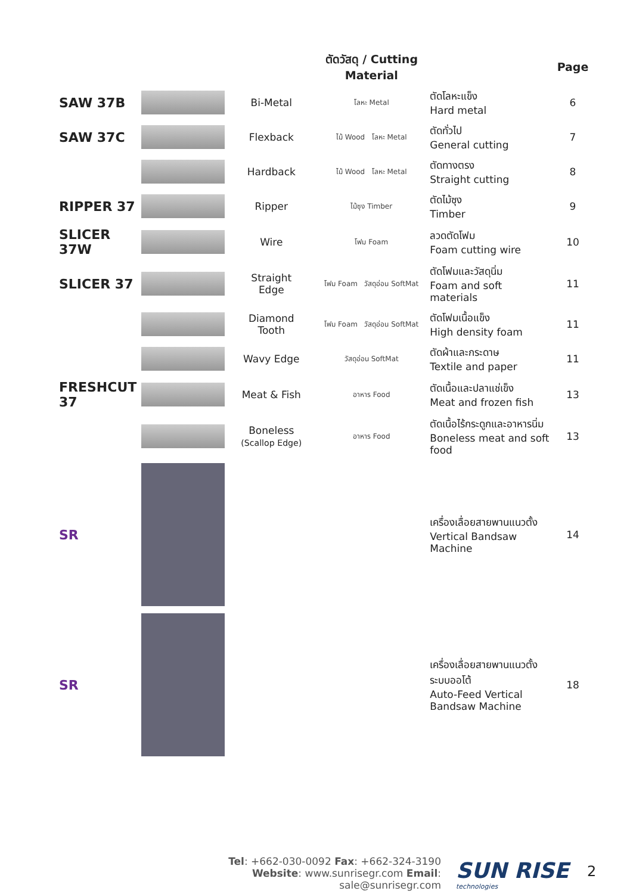| | | | ตัดวัสดุ / Cutting Material | | Page |
| --- | --- | --- | --- | --- | --- |
| SAW 37B | | Bi-Metal | โลหะ Metal | ตัดโลหะแข็ง Hard metal | 6 |
| SAW 37C | | Flexback | ไม้ Wood โลหะ Metal | ตัดทั่วไป General cutting | 7 |
| | | Hardback | ไม้ Wood โลหะ Metal | ตัดทางตรง Straight cutting | 8 |
| RIPPER 37 | | Ripper | ไม้ซุง Timber | ตัดไม้ซุง Timber | 9 |
| SLICER 37W | | Wire | โฟม Foam | ลวดตัดโฟม Foam cutting wire | 10 |
| SLICER 37 | | Straight Edge | โฟม Foam วัสดุอ่อน SoftMat | ตัดโฟมและวัสดุนิ่ม Foam and soft materials | 11 |
| | | Diamond Tooth | โฟม Foam วัสดุอ่อน SoftMat | ตัดโฟมเนื้อแข็ง High density foam | 11 |
| | | Wavy Edge | วัสดุอ่อน SoftMat | ตัดผ้าและกระดาษ Textile and paper | 11 |
| FRESHCUT 37 | | Meat & Fish | อาหาร Food | ตัดเนื้อและปลาแช่เข็ง Meat and frozen fish | 13 |
| | | Boneless (Scallop Edge) | อาหาร Food | ตัดเนื้อไร้กระดูกและอาหารนิ่ม Boneless meat and soft food | 13 |
| SR | | | | เครื่องเลื่อยสายพานแนวตั้ง Vertical Bandsaw Machine | 14 |
| SR | | | | เครื่องเลื่อยสายพานแนวตั้ง ระบบออโต้ Auto-Feed Vertical Bandsaw Machine | 18 |
Tel: +662-030-0092 Fax: +662-324-3190
Website: www.sunrisegr.com Email: sale@sunrisegr.com
SUN RISE
technologies
2